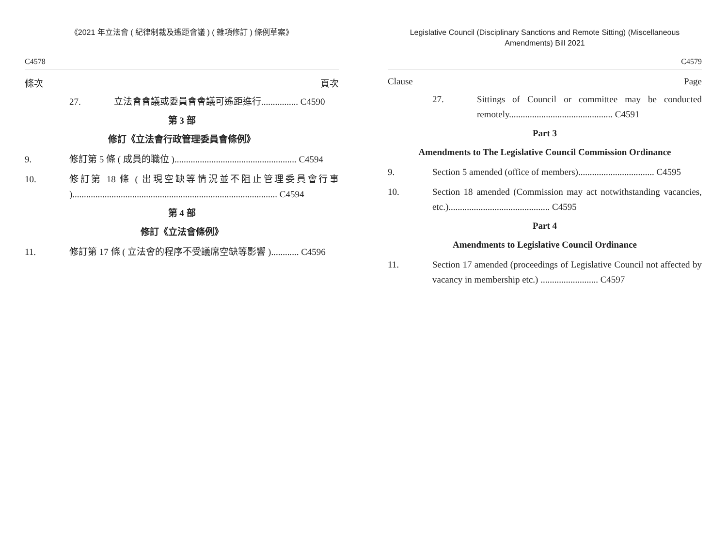《2021 年立法會 ( 紀律制裁及遙距會議 ) ( 雜項修訂 ) 條例草案》
C4578
條次 頁次
27. 立法會會議或委員會會議可遙距進行................ C4590
第 3 部
修訂《立法會行政管理委員會條例》
9. 修訂第 5 條 ( 成員的職位 )..................................................... C4594
10. 修訂第 18 條 ( 出現空缺等情況並不阻止管理委員會行事 )......................................................................................... C4594
第 4 部
修訂《立法會條例》
11. 修訂第 17 條 ( 立法會的程序不受議席空缺等影響 )............ C4596
Legislative Council (Disciplinary Sanctions and Remote Sitting) (Miscellaneous Amendments) Bill 2021
C4579
Clause Page
27. Sittings of Council or committee may be conducted remotely............................................. C4591
Part 3
Amendments to The Legislative Council Commission Ordinance
9. Section 5 amended (office of members)................................. C4595
10. Section 18 amended (Commission may act notwithstanding vacancies, etc.)............................................ C4595
Part 4
Amendments to Legislative Council Ordinance
11. Section 17 amended (proceedings of Legislative Council not affected by vacancy in membership etc.) ......................... C4597